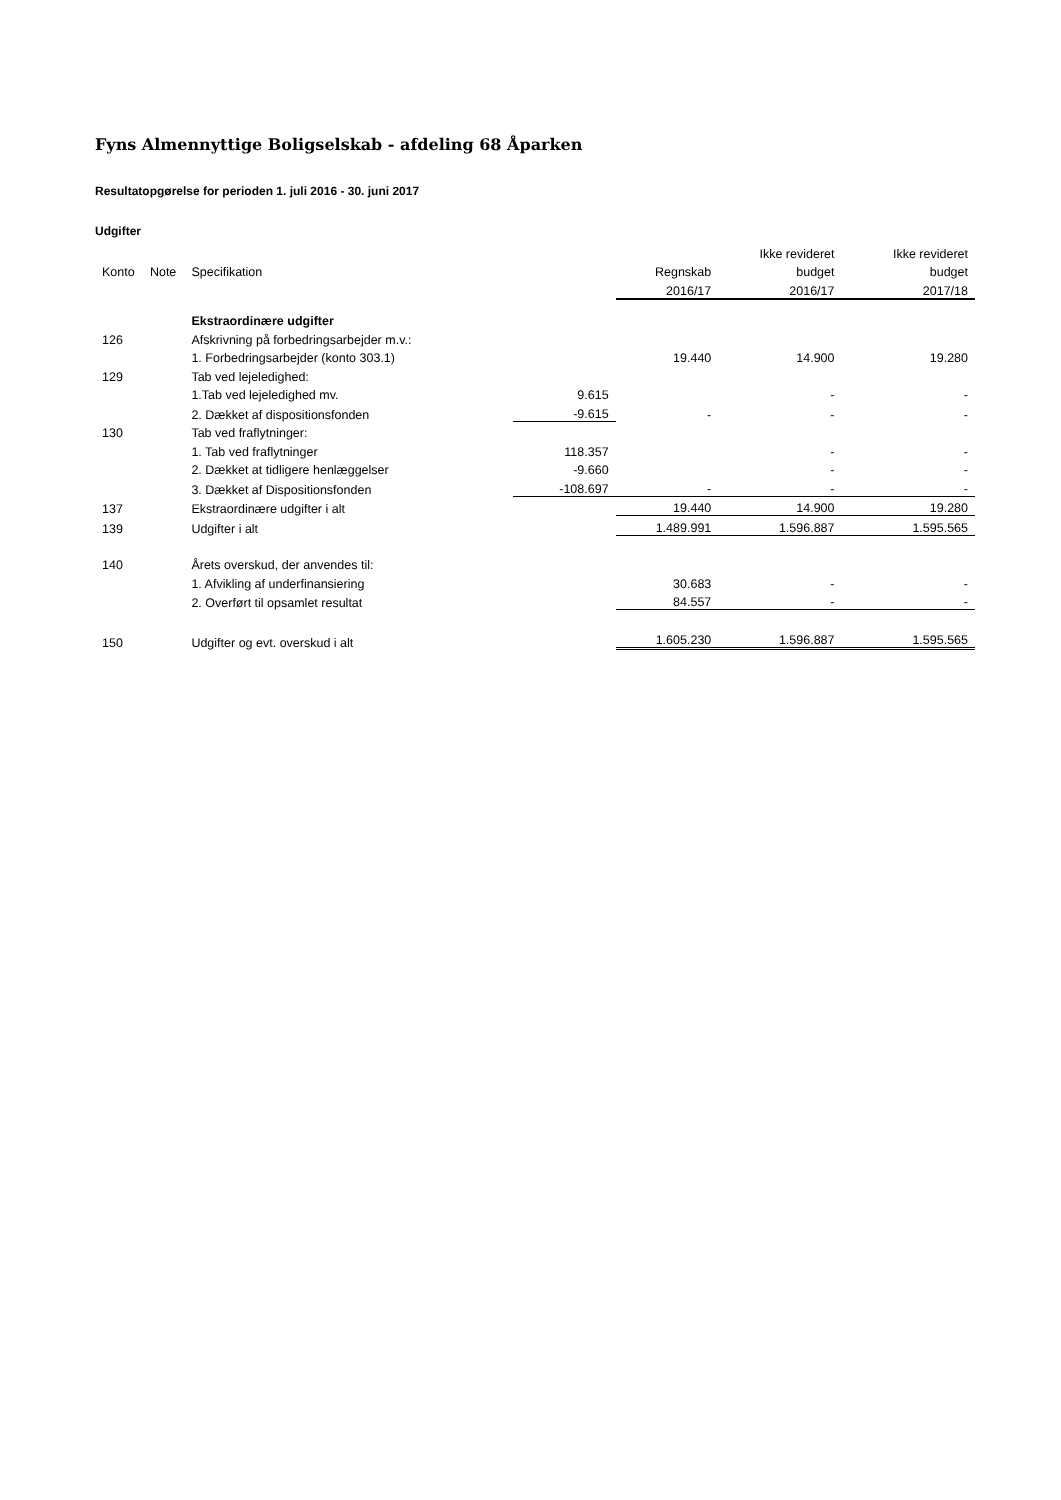Fyns Almennyttige Boligselskab - afdeling 68 Åparken
Resultatopgørelse for perioden 1. juli 2016 - 30. juni 2017
Udgifter
| | | | | | Ikke revideret | Ikke revideret |
| --- | --- | --- | --- | --- | --- | --- |
| Konto | Note | Specifikation | | Regnskab | budget | budget |
| | | | | 2016/17 | 2016/17 | 2017/18 |
| | | Ekstraordinære udgifter | | | | |
| 126 | | Afskrivning på forbedringsarbejder m.v.: | | | | |
| | | 1. Forbedringsarbejder (konto 303.1) | | 19.440 | 14.900 | 19.280 |
| 129 | | Tab ved lejeledighed: | | | | |
| | | 1.Tab ved lejeledighed mv. | 9.615 | | - | - |
| | | 2. Dækket af dispositionsfonden | -9.615 | - | - | - |
| 130 | | Tab ved fraflytninger: | | | | |
| | | 1. Tab ved fraflytninger | 118.357 | | - | - |
| | | 2. Dækket at tidligere henlæggelser | -9.660 | | - | - |
| | | 3. Dækket af Dispositionsfonden | -108.697 | - | - | - |
| 137 | | Ekstraordinære udgifter i alt | | 19.440 | 14.900 | 19.280 |
| 139 | | Udgifter i alt | | 1.489.991 | 1.596.887 | 1.595.565 |
| 140 | | Årets overskud, der anvendes til: | | | | |
| | | 1. Afvikling af underfinansiering | | 30.683 | - | - |
| | | 2. Overført til opsamlet resultat | | 84.557 | - | - |
| 150 | | Udgifter og evt. overskud i alt | | 1.605.230 | 1.596.887 | 1.595.565 |